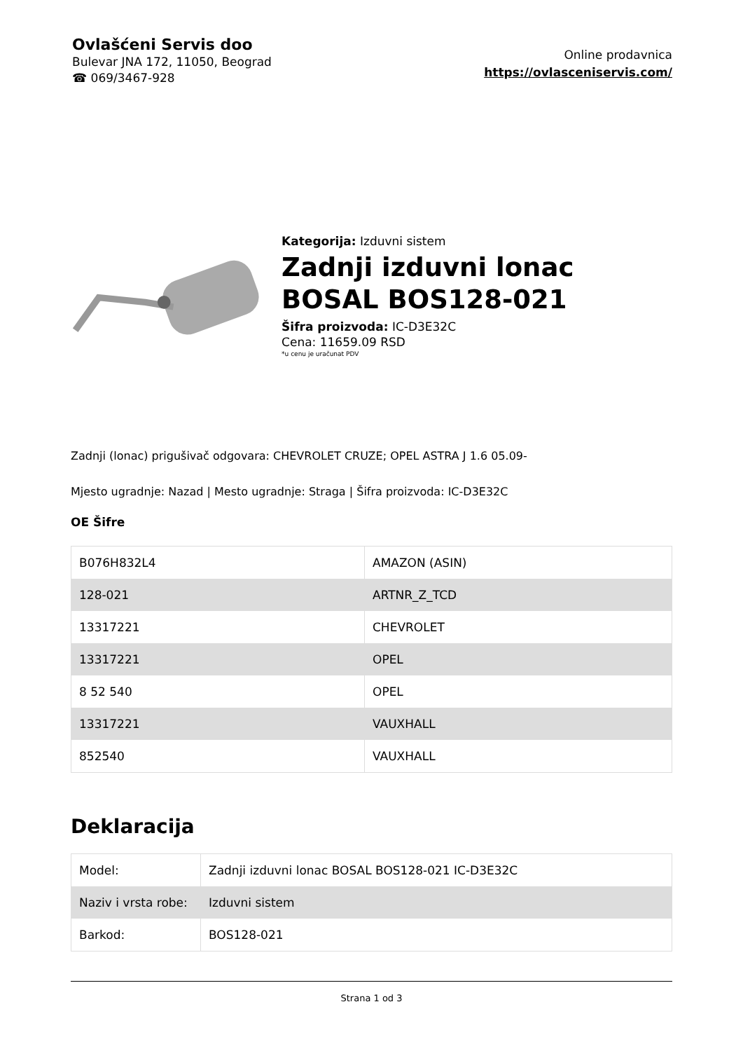Ovlašćeni Servis doo
Bulevar JNA 172, 11050, Beograd
☎ 069/3467-928
Online prodavnica
https://ovlasceniservis.com/
Kategorija: Izduvni sistem
Zadnji izduvni lonac BOSAL BOS128-021
Šifra proizvoda: IC-D3E32C
Cena: 11659.09 RSD
*u cenu je uračunat PDV
Zadnji (lonac) prigušivač odgovara: CHEVROLET CRUZE; OPEL ASTRA J 1.6 05.09-
Mjesto ugradnje: Nazad | Mesto ugradnje: Straga | Šifra proizvoda: IC-D3E32C
OE Šifre
| B076H832L4 | AMAZON (ASIN) |
| 128-021 | ARTNR_Z_TCD |
| 13317221 | CHEVROLET |
| 13317221 | OPEL |
| 8 52 540 | OPEL |
| 13317221 | VAUXHALL |
| 852540 | VAUXHALL |
Deklaracija
| Model: | Zadnji izduvni lonac BOSAL BOS128-021 IC-D3E32C |
| Naziv i vrsta robe: | Izduvni sistem |
| Barkod: | BOS128-021 |
Strana 1 od 3